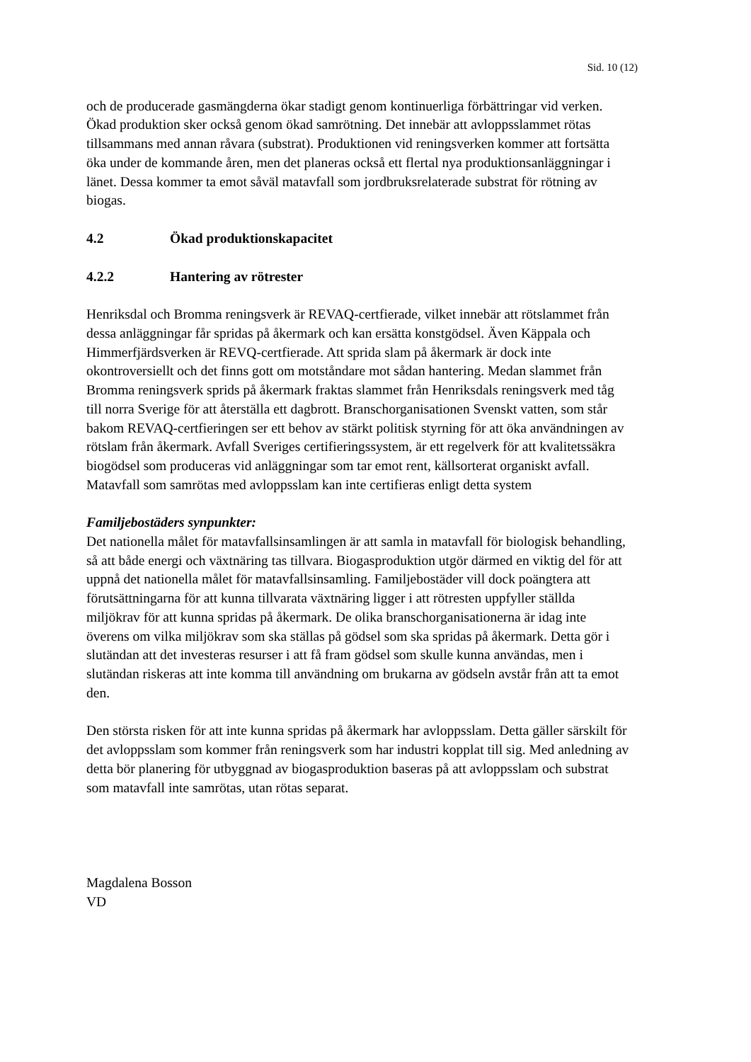Sid. 10 (12)
och de producerade gasmängderna ökar stadigt genom kontinuerliga förbättringar vid verken. Ökad produktion sker också genom ökad samrötning. Det innebär att avloppsslammet rötas tillsammans med annan råvara (substrat). Produktionen vid reningsverken kommer att fortsätta öka under de kommande åren, men det planeras också ett flertal nya produktionsanläggningar i länet. Dessa kommer ta emot såväl matavfall som jordbruksrelaterade substrat för rötning av biogas.
4.2 Ökad produktionskapacitet
4.2.2 Hantering av rötrester
Henriksdal och Bromma reningsverk är REVAQ-certfierade, vilket innebär att rötslammet från dessa anläggningar får spridas på åkermark och kan ersätta konstgödsel. Även Käppala och Himmerfjärdsverken är REVQ-certfierade. Att sprida slam på åkermark är dock inte okontroversiellt och det finns gott om motståndare mot sådan hantering. Medan slammet från Bromma reningsverk sprids på åkermark fraktas slammet från Henriksdals reningsverk med tåg till norra Sverige för att återställa ett dagbrott. Branschorganisationen Svenskt vatten, som står bakom REVAQ-certfieringen ser ett behov av stärkt politisk styrning för att öka användningen av rötslam från åkermark. Avfall Sveriges certifieringssystem, är ett regelverk för att kvalitetssäkra biogödsel som produceras vid anläggningar som tar emot rent, källsorterat organiskt avfall. Matavfall som samrötas med avloppsslam kan inte certifieras enligt detta system
Familjebostäders synpunkter:
Det nationella målet för matavfallsinsamlingen är att samla in matavfall för biologisk behandling, så att både energi och växtnäring tas tillvara. Biogasproduktion utgör därmed en viktig del för att uppnå det nationella målet för matavfallsinsamling. Familjebostäder vill dock poängtera att förutsättningarna för att kunna tillvarata växtnäring ligger i att rötresten uppfyller ställda miljökrav för att kunna spridas på åkermark. De olika branschorganisationerna är idag inte överens om vilka miljökrav som ska ställas på gödsel som ska spridas på åkermark. Detta gör i slutändan att det investeras resurser i att få fram gödsel som skulle kunna användas, men i slutändan riskeras att inte komma till användning om brukarna av gödseln avstår från att ta emot den.
Den största risken för att inte kunna spridas på åkermark har avloppsslam. Detta gäller särskilt för det avloppsslam som kommer från reningsverk som har industri kopplat till sig. Med anledning av detta bör planering för utbyggnad av biogasproduktion baseras på att avloppsslam och substrat som matavfall inte samrötas, utan rötas separat.
Magdalena Bosson
VD